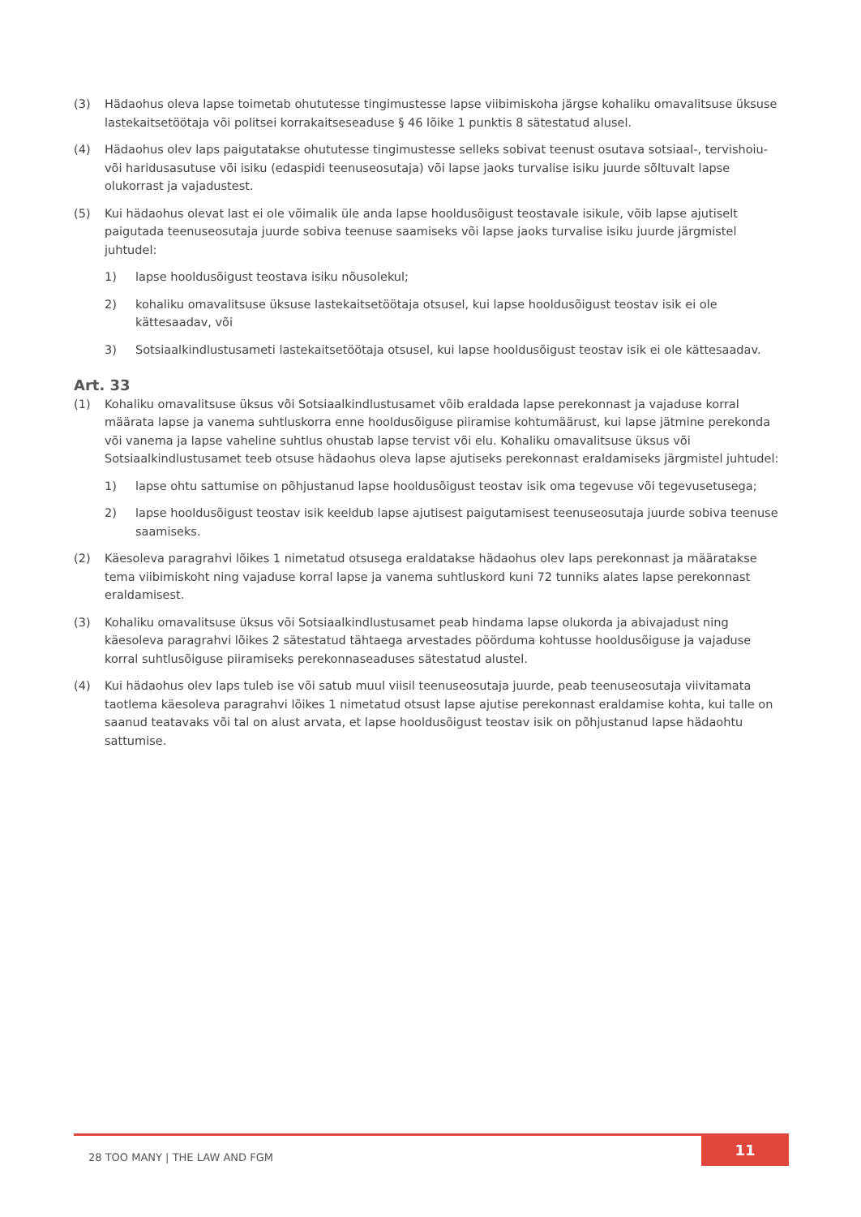(3) Hädaohus oleva lapse toimetab ohututesse tingimustesse lapse viibimiskoha järgse kohaliku omavalitsuse üksuse lastekaitsetöötaja või politsei korrakaitseseaduse § 46 lõike 1 punktis 8 sätestatud alusel.
(4) Hädaohus olev laps paigutatakse ohututesse tingimustesse selleks sobivat teenust osutava sotsiaal-, tervishoiu- või haridusasutuse või isiku (edaspidi teenuseosutaja) või lapse jaoks turvalise isiku juurde sõltuvalt lapse olukorrast ja vajadustest.
(5) Kui hädaohus olevat last ei ole võimalik üle anda lapse hooldusõigust teostavale isikule, võib lapse ajutiselt paigutada teenuseosutaja juurde sobiva teenuse saamiseks või lapse jaoks turvalise isiku juurde järgmistel juhtudel:
1) lapse hooldusõigust teostava isiku nõusolekul;
2) kohaliku omavalitsuse üksuse lastekaitsetöötaja otsusel, kui lapse hooldusõigust teostav isik ei ole kättesaadav, või
3) Sotsiaalkindlustusameti lastekaitsetöötaja otsusel, kui lapse hooldusõigust teostav isik ei ole kättesaadav.
Art. 33
(1) Kohaliku omavalitsuse üksus või Sotsiaalkindlustusamet võib eraldada lapse perekonnast ja vajaduse korral määrata lapse ja vanema suhtluskorra enne hooldusõiguse piiramise kohtumäärust, kui lapse jätmine perekonda või vanema ja lapse vaheline suhtlus ohustab lapse tervist või elu. Kohaliku omavalitsuse üksus või Sotsiaalkindlustusamet teeb otsuse hädaohus oleva lapse ajutiseks perekonnast eraldamiseks järgmistel juhtudel:
1) lapse ohtu sattumise on põhjustanud lapse hooldusõigust teostav isik oma tegevuse või tegevusetusega;
2) lapse hooldusõigust teostav isik keeldub lapse ajutisest paigutamisest teenuseosutaja juurde sobiva teenuse saamiseks.
(2) Käesoleva paragrahvi lõikes 1 nimetatud otsusega eraldatakse hädaohus olev laps perekonnast ja määratakse tema viibimiskoht ning vajaduse korral lapse ja vanema suhtluskord kuni 72 tunniks alates lapse perekonnast eraldamisest.
(3) Kohaliku omavalitsuse üksus või Sotsiaalkindlustusamet peab hindama lapse olukorda ja abivajadust ning käesoleva paragrahvi lõikes 2 sätestatud tähtaega arvestades pöörduma kohtusse hooldusõiguse ja vajaduse korral suhtlusõiguse piiramiseks perekonnaseaduses sätestatud alustel.
(4) Kui hädaohus olev laps tuleb ise või satub muul viisil teenuseosutaja juurde, peab teenuseosutaja viivitamata taotlema käesoleva paragrahvi lõikes 1 nimetatud otsust lapse ajutise perekonnast eraldamise kohta, kui talle on saanud teatavaks või tal on alust arvata, et lapse hooldusõigust teostav isik on põhjustanud lapse hädaohtu sattumise.
28 TOO MANY | THE LAW AND FGM
11